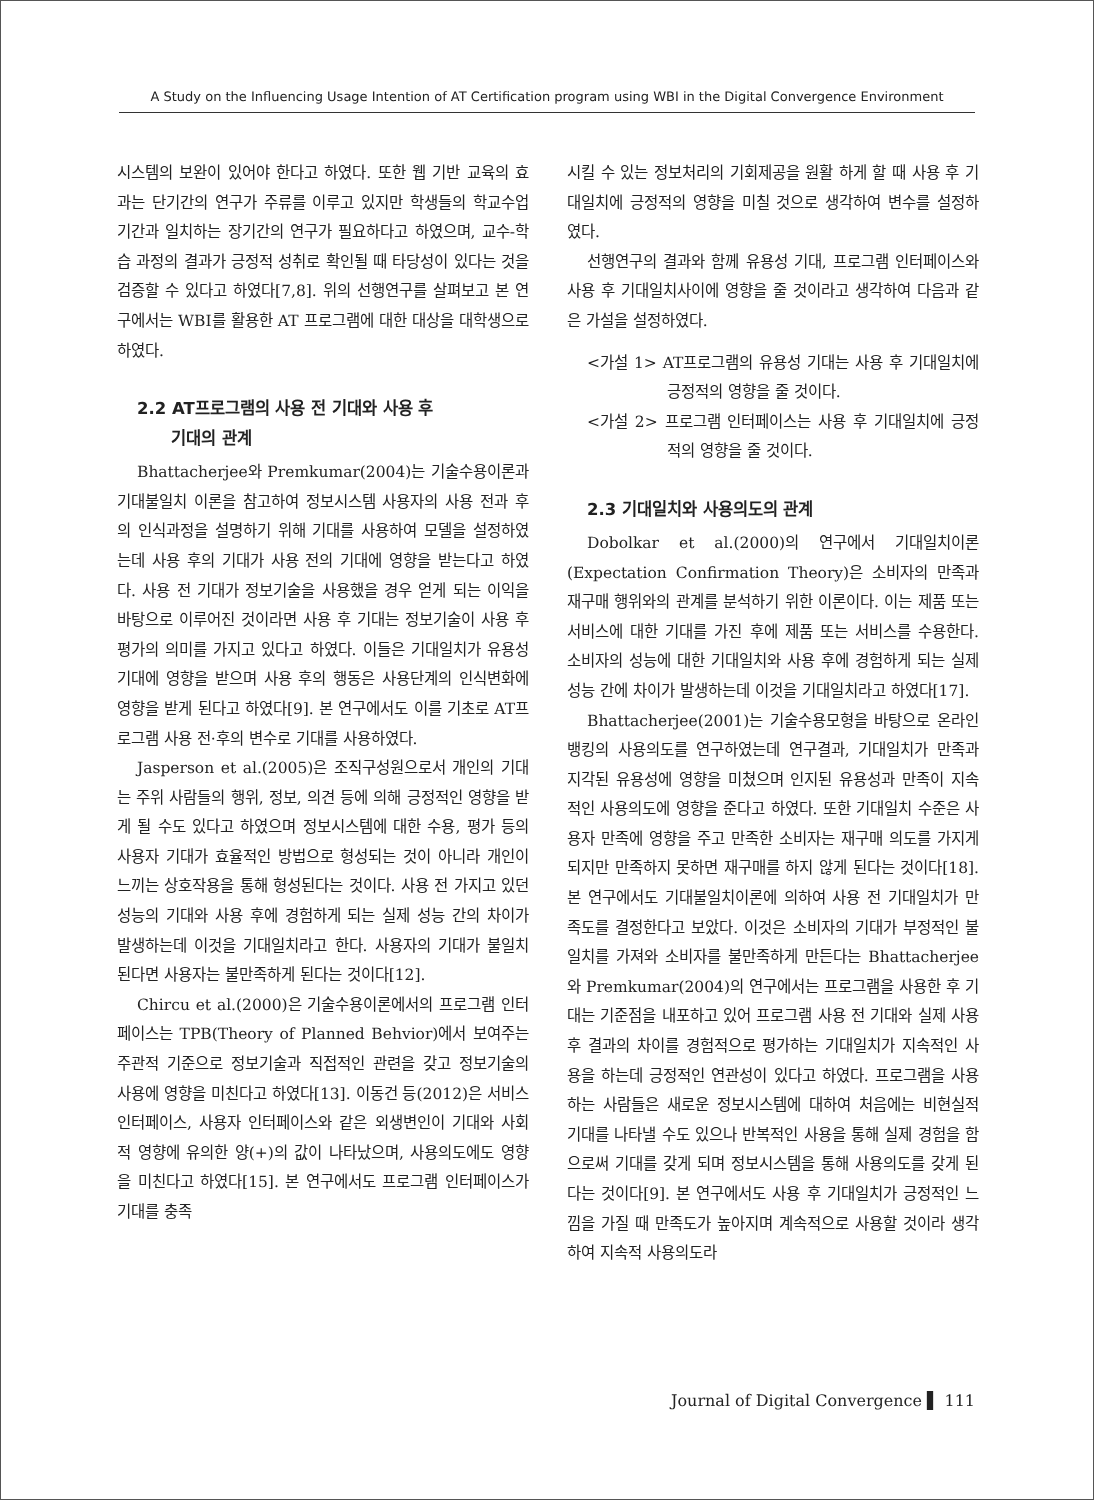A Study on the Influencing Usage Intention of AT Certification program using WBI in the Digital Convergence Environment
시스템의 보완이 있어야 한다고 하였다. 또한 웹 기반 교육의 효과는 단기간의 연구가 주류를 이루고 있지만 학생들의 학교수업기간과 일치하는 장기간의 연구가 필요하다고 하였으며, 교수-학습 과정의 결과가 긍정적 성취로 확인될 때 타당성이 있다는 것을 검증할 수 있다고 하였다[7,8]. 위의 선행연구를 살펴보고 본 연구에서는 WBI를 활용한 AT 프로그램에 대한 대상을 대학생으로 하였다.
2.2 AT프로그램의 사용 전 기대와 사용 후
기대의 관계
Bhattacherjee와 Premkumar(2004)는 기술수용이론과 기대불일치 이론을 참고하여 정보시스템 사용자의 사용 전과 후의 인식과정을 설명하기 위해 기대를 사용하여 모델을 설정하였는데 사용 후의 기대가 사용 전의 기대에 영향을 받는다고 하였다. 사용 전 기대가 정보기술을 사용했을 경우 얻게 되는 이익을 바탕으로 이루어진 것이라면 사용 후 기대는 정보기술이 사용 후 평가의 의미를 가지고 있다고 하였다. 이들은 기대일치가 유용성 기대에 영향을 받으며 사용 후의 행동은 사용단계의 인식변화에 영향을 받게 된다고 하였다[9]. 본 연구에서도 이를 기초로 AT프로그램 사용 전·후의 변수로 기대를 사용하였다.
Jasperson et al.(2005)은 조직구성원으로서 개인의 기대는 주위 사람들의 행위, 정보, 의견 등에 의해 긍정적인 영향을 받게 될 수도 있다고 하였으며 정보시스템에 대한 수용, 평가 등의 사용자 기대가 효율적인 방법으로 형성되는 것이 아니라 개인이 느끼는 상호작용을 통해 형성된다는 것이다. 사용 전 가지고 있던 성능의 기대와 사용 후에 경험하게 되는 실제 성능 간의 차이가 발생하는데 이것을 기대일치라고 한다. 사용자의 기대가 불일치된다면 사용자는 불만족하게 된다는 것이다[12].
Chircu et al.(2000)은 기술수용이론에서의 프로그램 인터페이스는 TPB(Theory of Planned Behvior)에서 보여주는 주관적 기준으로 정보기술과 직접적인 관련을 갖고 정보기술의 사용에 영향을 미친다고 하였다[13]. 이동건 등(2012)은 서비스 인터페이스, 사용자 인터페이스와 같은 외생변인이 기대와 사회적 영향에 유의한 양(+)의 값이 나타났으며, 사용의도에도 영향을 미친다고 하였다[15]. 본 연구에서도 프로그램 인터페이스가 기대를 충족
시킬 수 있는 정보처리의 기회제공을 원활 하게 할 때 사용 후 기대일치에 긍정적의 영향을 미칠 것으로 생각하여 변수를 설정하였다.
선행연구의 결과와 함께 유용성 기대, 프로그램 인터페이스와 사용 후 기대일치사이에 영향을 줄 것이라고 생각하여 다음과 같은 가설을 설정하였다.
<가설 1> AT프로그램의 유용성 기대는 사용 후 기대일치에 긍정적의 영향을 줄 것이다.
<가설 2> 프로그램 인터페이스는 사용 후 기대일치에 긍정적의 영향을 줄 것이다.
2.3 기대일치와 사용의도의 관계
Dobolkar et al.(2000)의 연구에서 기대일치이론(Expectation Confirmation Theory)은 소비자의 만족과 재구매 행위와의 관계를 분석하기 위한 이론이다. 이는 제품 또는 서비스에 대한 기대를 가진 후에 제품 또는 서비스를 수용한다. 소비자의 성능에 대한 기대일치와 사용 후에 경험하게 되는 실제 성능 간에 차이가 발생하는데 이것을 기대일치라고 하였다[17].
Bhattacherjee(2001)는 기술수용모형을 바탕으로 온라인 뱅킹의 사용의도를 연구하였는데 연구결과, 기대일치가 만족과 지각된 유용성에 영향을 미쳤으며 인지된 유용성과 만족이 지속적인 사용의도에 영향을 준다고 하였다. 또한 기대일치 수준은 사용자 만족에 영향을 주고 만족한 소비자는 재구매 의도를 가지게 되지만 만족하지 못하면 재구매를 하지 않게 된다는 것이다[18]. 본 연구에서도 기대불일치이론에 의하여 사용 전 기대일치가 만족도를 결정한다고 보았다. 이것은 소비자의 기대가 부정적인 불일치를 가져와 소비자를 불만족하게 만든다는 Bhattacherjee와 Premkumar(2004)의 연구에서는 프로그램을 사용한 후 기대는 기준점을 내포하고 있어 프로그램 사용 전 기대와 실제 사용 후 결과의 차이를 경험적으로 평가하는 기대일치가 지속적인 사용을 하는데 긍정적인 연관성이 있다고 하였다. 프로그램을 사용하는 사람들은 새로운 정보시스템에 대하여 처음에는 비현실적 기대를 나타낼 수도 있으나 반복적인 사용을 통해 실제 경험을 함으로써 기대를 갖게 되며 정보시스템을 통해 사용의도를 갖게 된다는 것이다[9]. 본 연구에서도 사용 후 기대일치가 긍정적인 느낌을 가질 때 만족도가 높아지며 계속적으로 사용할 것이라 생각하여 지속적 사용의도라
Journal of Digital Convergence ▌ 111